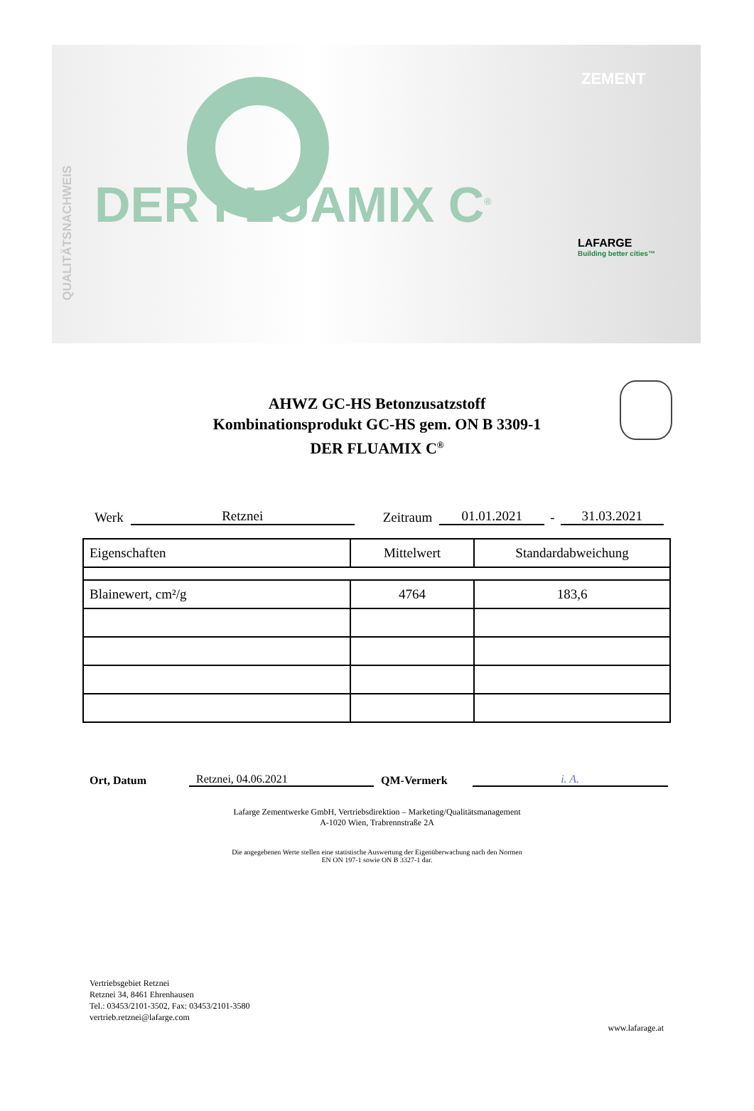QUALITÄTSNACHWEIS
ZEMENT
DER FLUAMIX C<sup>®</sup>
LAFARGE
Building better cities™
AHWZ GC-HS Betonzusatzstoff
Kombinationsprodukt GC-HS gem. ON B 3309-1
DER FLUAMIX C<sup>®</sup>
Werk Retznei Zeitraum 01.01.2021 - 31.03.2021
| Eigenschaften | Mittelwert | Standardabweichung |
| --- | --- | --- |
| Blainewert, cm²/g | 4764 | 183,6 |
Ort, Datum Retznei, 04.06.2021 QM-Vermerk i. A.
Lafarge Zementwerke GmbH, Vertriebsdirektion – Marketing/Qualitätsmanagement
A-1020 Wien, Trabrennstraße 2A
Die angegebenen Werte stellen eine statistische Auswertung der Eigenüberwachung nach den Normen
EN ON 197-1 sowie ON B 3327-1 dar.
Vertriebsgebiet Retznei
Retznei 34, 8461 Ehrenhausen
Tel.: 03453/2101-3502, Fax: 03453/2101-3580
vertrieb.retznei@lafarge.com
www.lafarage.at